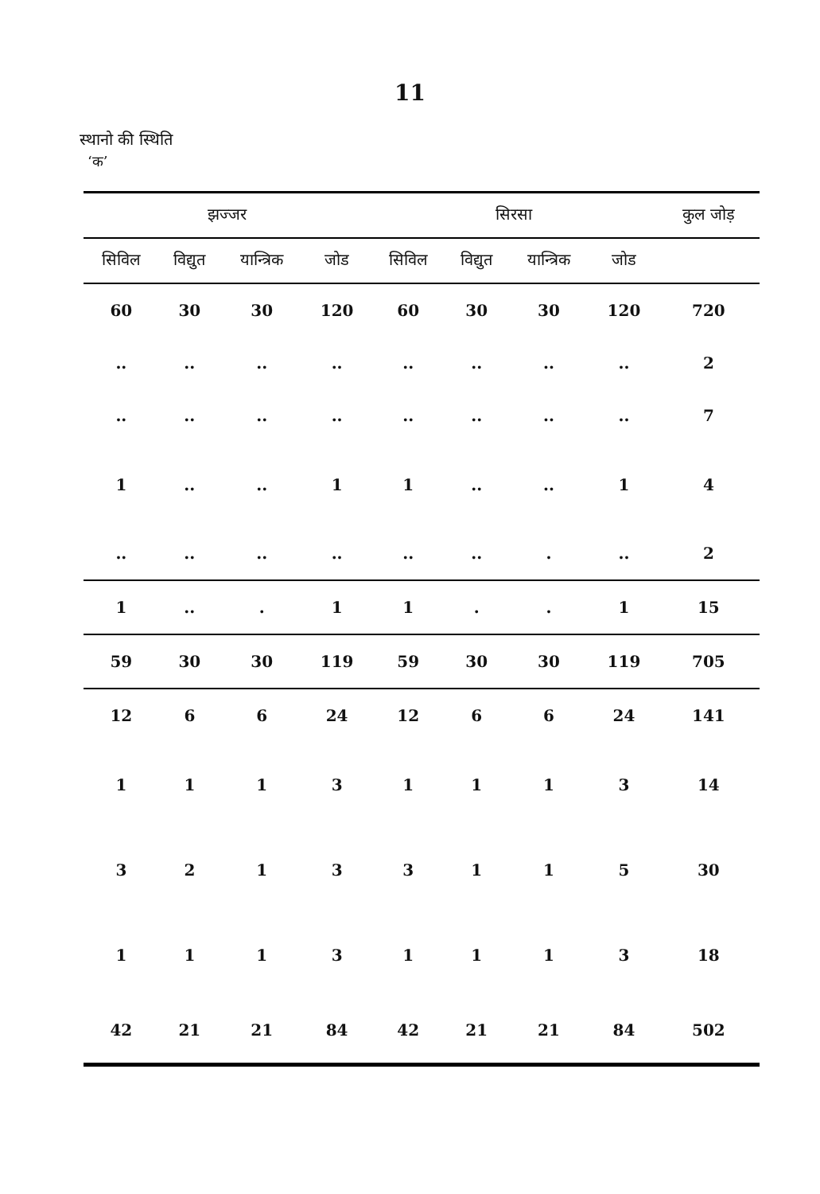11
स्थानो की स्थिति
‘क’
| झज्जर | | | | सिरसा | | | | कुल जोड़ |
| --- | --- | --- | --- | --- | --- | --- | --- | --- |
| सिविल | विद्युत | यान्त्रिक | जोड | सिविल | विद्युत | यान्त्रिक | जोड | |
| 60 | 30 | 30 | 120 | 60 | 30 | 30 | 120 | 720 |
| .. | .. | .. | .. | .. | .. | .. | .. | 2 |
| .. | .. | .. | .. | .. | .. | .. | .. | 7 |
| 1 | .. | .. | 1 | 1 | .. | .. | 1 | 4 |
| .. | .. | .. | .. | .. | .. | . | .. | 2 |
| 1 | .. | . | 1 | 1 | . | . | 1 | 15 |
| 59 | 30 | 30 | 119 | 59 | 30 | 30 | 119 | 705 |
| 12 | 6 | 6 | 24 | 12 | 6 | 6 | 24 | 141 |
| 1 | 1 | 1 | 3 | 1 | 1 | 1 | 3 | 14 |
| 3 | 2 | 1 | 3 | 3 | 1 | 1 | 5 | 30 |
| 1 | 1 | 1 | 3 | 1 | 1 | 1 | 3 | 18 |
| 42 | 21 | 21 | 84 | 42 | 21 | 21 | 84 | 502 |